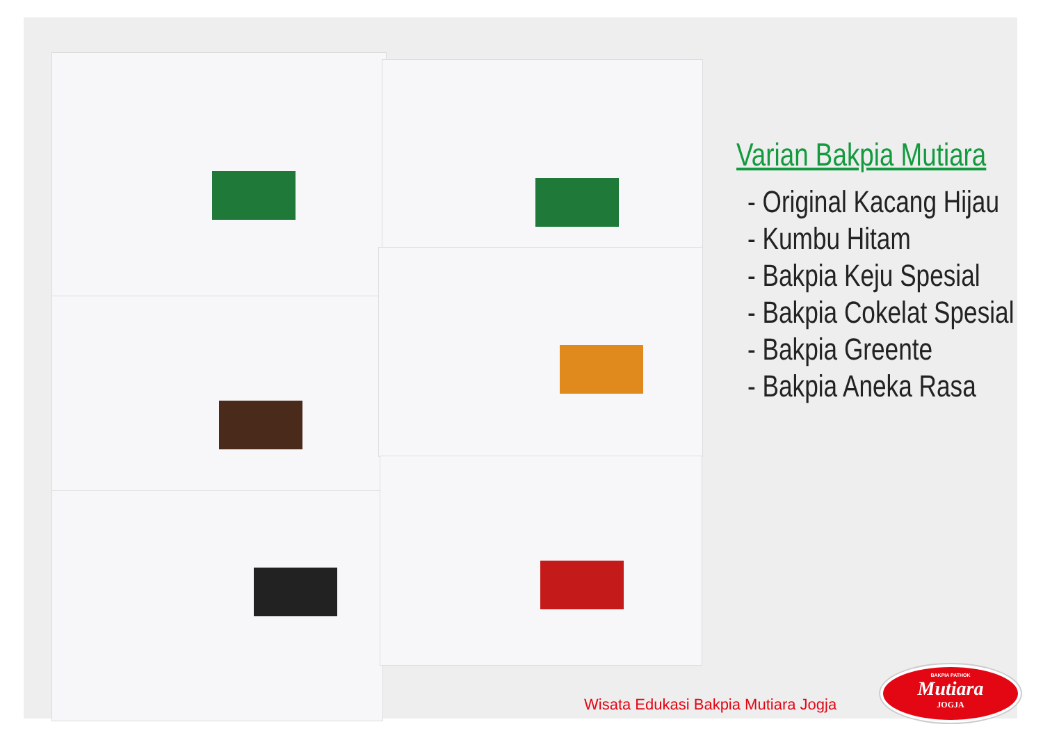Varian Bakpia Mutiara
- Original Kacang Hijau
- Kumbu Hitam
- Bakpia Keju Spesial
- Bakpia Cokelat Spesial
- Bakpia Greente
- Bakpia Aneka Rasa
Wisata Edukasi Bakpia Mutiara Jogja
BAKPIA PATHOK
Mutiara
JOGJA